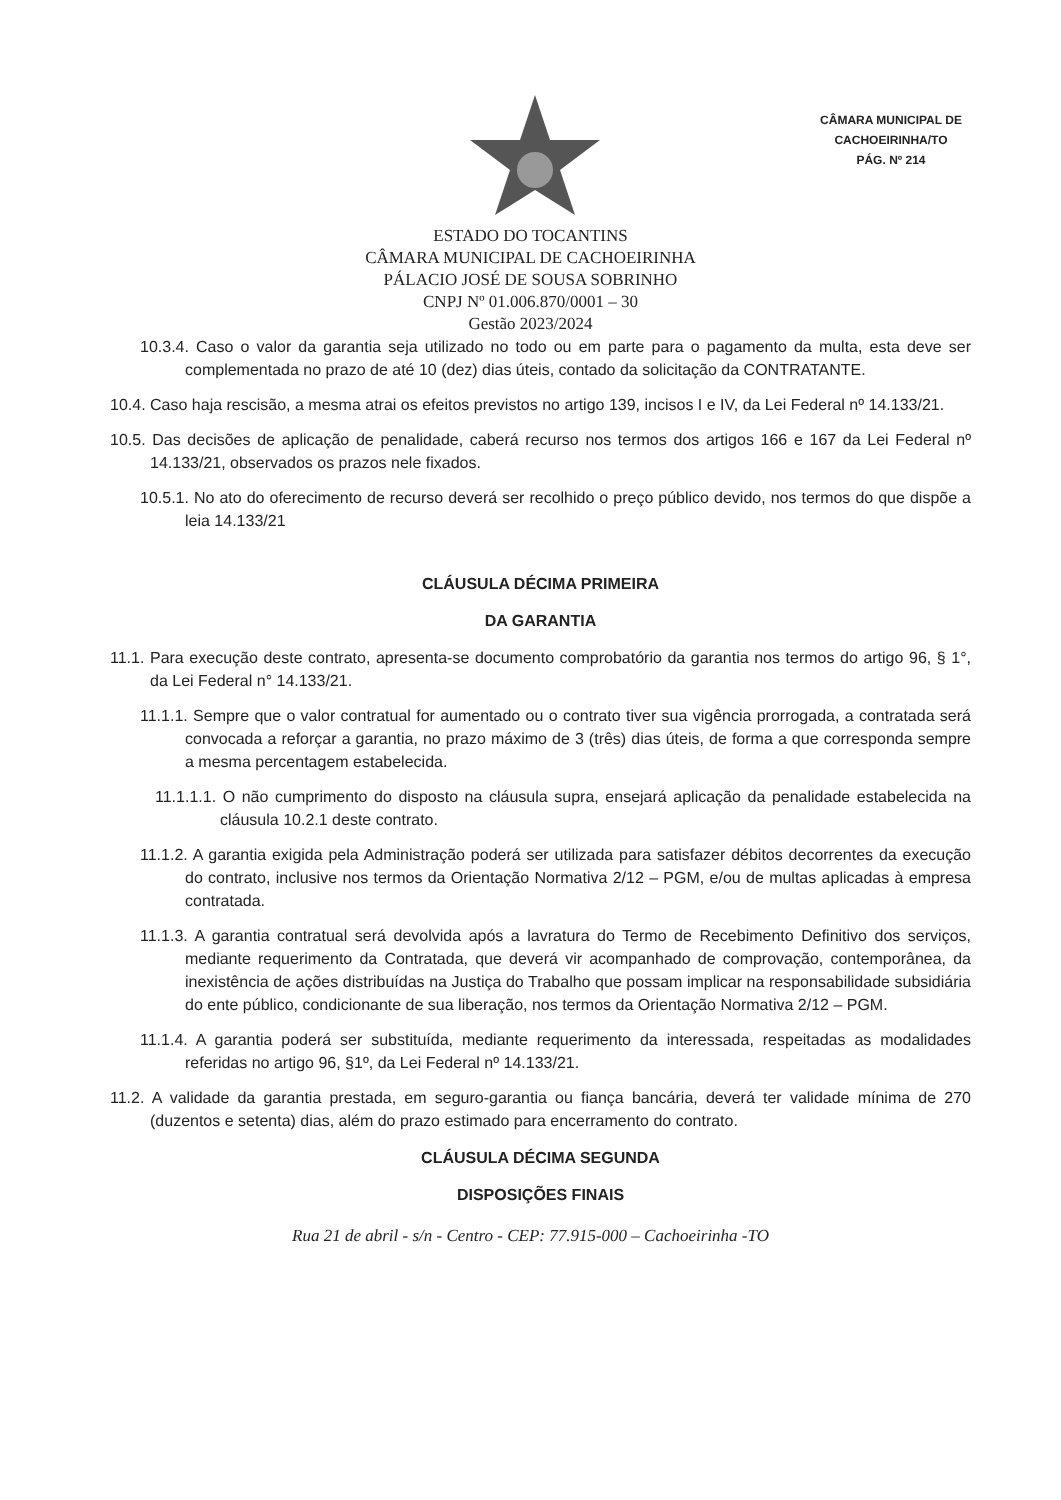CÂMARA MUNICIPAL DE
CACHOEIRINHA/TO
PÁG. Nº 214
ESTADO DO TOCANTINS
CÂMARA MUNICIPAL DE CACHOEIRINHA
PÁLACIO JOSÉ DE SOUSA SOBRINHO
CNPJ Nº 01.006.870/0001 – 30
Gestão 2023/2024
10.3.4. Caso o valor da garantia seja utilizado no todo ou em parte para o pagamento da multa, esta deve ser complementada no prazo de até 10 (dez) dias úteis, contado da solicitação da CONTRATANTE.
10.4. Caso haja rescisão, a mesma atrai os efeitos previstos no artigo 139, incisos I e IV, da Lei Federal nº 14.133/21.
10.5. Das decisões de aplicação de penalidade, caberá recurso nos termos dos artigos 166 e 167 da Lei Federal nº 14.133/21, observados os prazos nele fixados.
10.5.1. No ato do oferecimento de recurso deverá ser recolhido o preço público devido, nos termos do que dispõe a leia 14.133/21
CLÁUSULA DÉCIMA PRIMEIRA
DA GARANTIA
11.1. Para execução deste contrato, apresenta-se documento comprobatório da garantia nos termos do artigo 96, § 1°, da Lei Federal n° 14.133/21.
11.1.1. Sempre que o valor contratual for aumentado ou o contrato tiver sua vigência prorrogada, a contratada será convocada a reforçar a garantia, no prazo máximo de 3 (três) dias úteis, de forma a que corresponda sempre a mesma percentagem estabelecida.
11.1.1.1. O não cumprimento do disposto na cláusula supra, ensejará aplicação da penalidade estabelecida na cláusula 10.2.1 deste contrato.
11.1.2. A garantia exigida pela Administração poderá ser utilizada para satisfazer débitos decorrentes da execução do contrato, inclusive nos termos da Orientação Normativa 2/12 – PGM, e/ou de multas aplicadas à empresa contratada.
11.1.3. A garantia contratual será devolvida após a lavratura do Termo de Recebimento Definitivo dos serviços, mediante requerimento da Contratada, que deverá vir acompanhado de comprovação, contemporânea, da inexistência de ações distribuídas na Justiça do Trabalho que possam implicar na responsabilidade subsidiária do ente público, condicionante de sua liberação, nos termos da Orientação Normativa 2/12 – PGM.
11.1.4. A garantia poderá ser substituída, mediante requerimento da interessada, respeitadas as modalidades referidas no artigo 96, §1º, da Lei Federal nº 14.133/21.
11.2. A validade da garantia prestada, em seguro-garantia ou fiança bancária, deverá ter validade mínima de 270 (duzentos e setenta) dias, além do prazo estimado para encerramento do contrato.
CLÁUSULA DÉCIMA SEGUNDA
DISPOSIÇÕES FINAIS
Rua 21 de abril - s/n - Centro - CEP: 77.915-000 – Cachoeirinha -TO